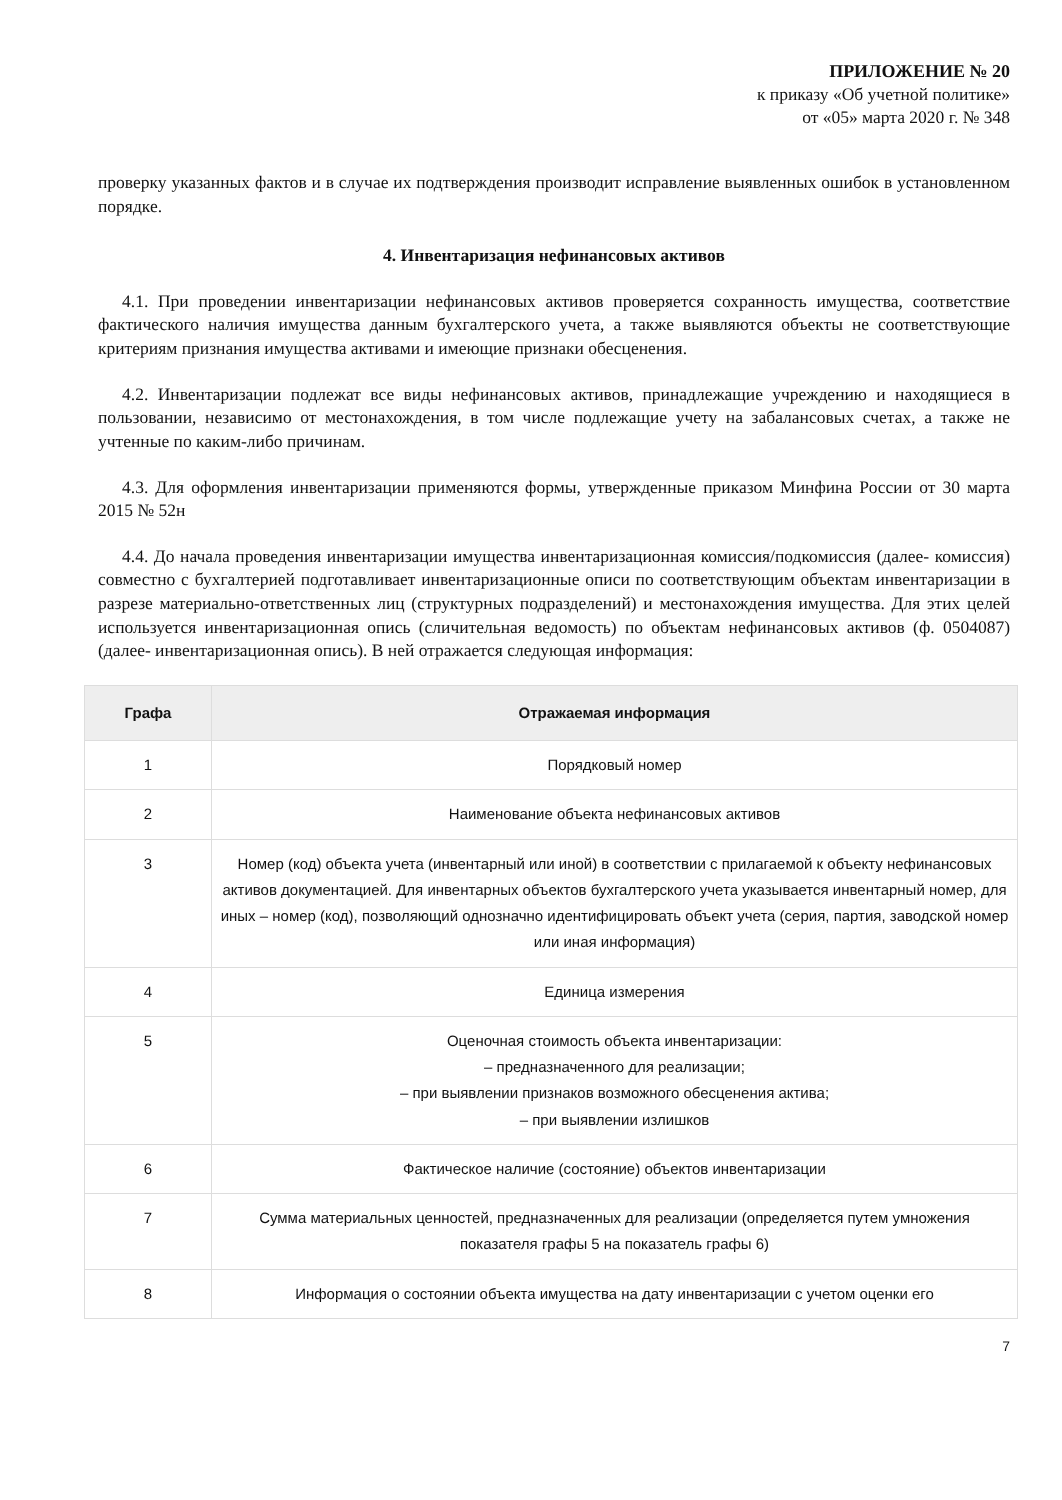ПРИЛОЖЕНИЕ № 20
к приказу «Об учетной политике»
от «05» марта 2020 г. № 348
проверку указанных фактов и в случае их подтверждения производит исправление выявленных ошибок в установленном порядке.
4. Инвентаризация нефинансовых активов
4.1. При проведении инвентаризации нефинансовых активов проверяется сохранность имущества, соответствие фактического наличия имущества данным бухгалтерского учета, а также выявляются объекты не соответствующие критериям признания имущества активами и имеющие признаки обесценения.
4.2. Инвентаризации подлежат все виды нефинансовых активов, принадлежащие учреждению и находящиеся в пользовании, независимо от местонахождения, в том числе подлежащие учету на забалансовых счетах, а также не учтенные по каким-либо причинам.
4.3. Для оформления инвентаризации применяются формы, утвержденные приказом Минфина России от 30 марта 2015 № 52н
4.4. До начала проведения инвентаризации имущества инвентаризационная комиссия/подкомиссия (далее- комиссия) совместно с бухгалтерией подготавливает инвентаризационные описи по соответствующим объектам инвентаризации в разрезе материально-ответственных лиц (структурных подразделений) и местонахождения имущества. Для этих целей используется инвентаризационная опись (сличительная ведомость) по объектам нефинансовых активов (ф. 0504087) (далее- инвентаризационная опись). В ней отражается следующая информация:
| Графа | Отражаемая информация |
| --- | --- |
| 1 | Порядковый номер |
| 2 | Наименование объекта нефинансовых активов |
| 3 | Номер (код) объекта учета (инвентарный или иной) в соответствии с прилагаемой к объекту нефинансовых активов документацией. Для инвентарных объектов бухгалтерского учета указывается инвентарный номер, для иных – номер (код), позволяющий однозначно идентифицировать объект учета (серия, партия, заводской номер или иная информация) |
| 4 | Единица измерения |
| 5 | Оценочная стоимость объекта инвентаризации: – предназначенного для реализации; – при выявлении признаков возможного обесценения актива; – при выявлении излишков |
| 6 | Фактическое наличие (состояние) объектов инвентаризации |
| 7 | Сумма материальных ценностей, предназначенных для реализации (определяется путем умножения показателя графы 5 на показатель графы 6) |
| 8 | Информация о состоянии объекта имущества на дату инвентаризации с учетом оценки его |
7